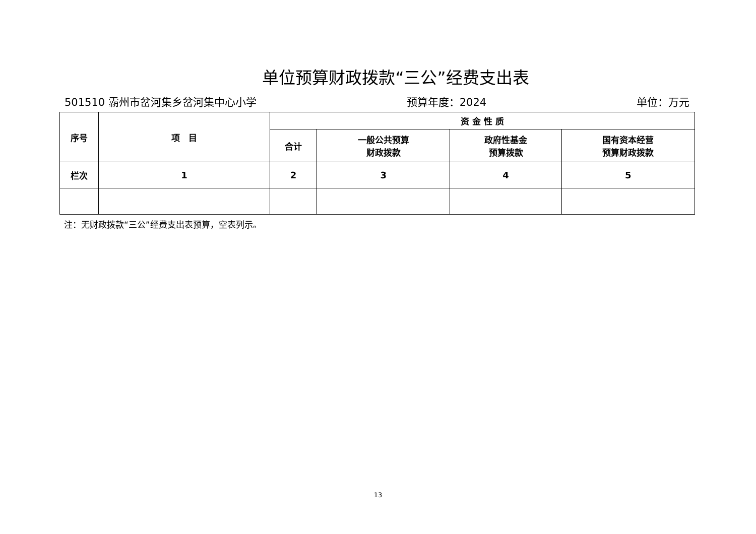单位预算财政拨款“三公”经费支出表
501510 霸州市岔河集乡岔河集中心小学 预算年度：2024 单位：万元
| 序号 | 项 目 | 资 金 性 质 | | | |
| --- | --- | --- | --- | --- | --- |
| | | 合计 | 一般公共预算 财政拨款 | 政府性基金 预算拨款 | 国有资本经营 预算财政拨款 |
| 栏次 | 1 | 2 | 3 | 4 | 5 |
注：无财政拨款“三公”经费支出表预算，空表列示。
13